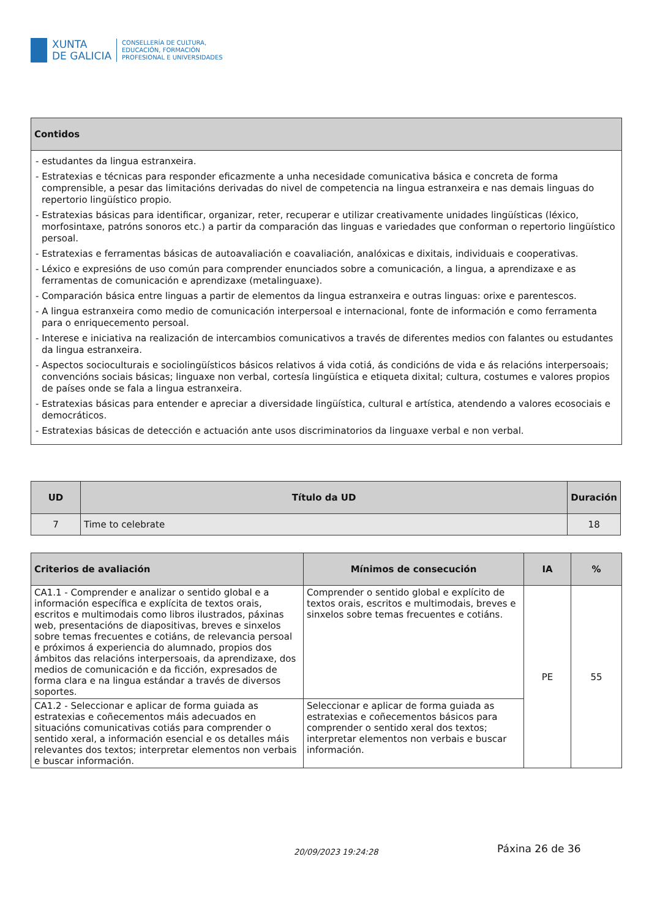XUNTA
DE GALICIA
CONSELLERÍA DE CULTURA,
EDUCACIÓN, FORMACIÓN
PROFESIONAL E UNIVERSIDADES
| Contidos |
| --- |
| - estudantes da lingua estranxeira. - Estratexias e técnicas para responder eficazmente a unha necesidade comunicativa básica e concreta de forma comprensible, a pesar das limitacións derivadas do nivel de competencia na lingua estranxeira e nas demais linguas do repertorio lingüístico propio. - Estratexias básicas para identificar, organizar, reter, recuperar e utilizar creativamente unidades lingüísticas (léxico, morfosintaxe, patróns sonoros etc.) a partir da comparación das linguas e variedades que conforman o repertorio lingüístico persoal. - Estratexias e ferramentas básicas de autoavaliación e coavaliación, analóxicas e dixitais, individuais e cooperativas. - Léxico e expresións de uso común para comprender enunciados sobre a comunicación, a lingua, a aprendizaxe e as ferramentas de comunicación e aprendizaxe (metalinguaxe). - Comparación básica entre linguas a partir de elementos da lingua estranxeira e outras linguas: orixe e parentescos. - A lingua estranxeira como medio de comunicación interpersoal e internacional, fonte de información e como ferramenta para o enriquecemento persoal. - Interese e iniciativa na realización de intercambios comunicativos a través de diferentes medios con falantes ou estudantes da lingua estranxeira. - Aspectos socioculturais e sociolingüísticos básicos relativos á vida cotiá, ás condicións de vida e ás relacións interpersoais; convencións sociais básicas; linguaxe non verbal, cortesía lingüística e etiqueta dixital; cultura, costumes e valores propios de países onde se fala a lingua estranxeira. - Estratexias básicas para entender e apreciar a diversidade lingüística, cultural e artística, atendendo a valores ecosociais e democráticos. - Estratexias básicas de detección e actuación ante usos discriminatorios da linguaxe verbal e non verbal. |
| UD | Título da UD | Duración |
| --- | --- | --- |
| 7 | Time to celebrate | 18 |
| Criterios de avaliación | Mínimos de consecución | IA | % |
| --- | --- | --- | --- |
| CA1.1 - Comprender e analizar o sentido global e a información específica e explícita de textos orais, escritos e multimodais como libros ilustrados, páxinas web, presentacións de diapositivas, breves e sinxelos sobre temas frecuentes e cotiáns, de relevancia persoal e próximos á experiencia do alumnado, propios dos ámbitos das relacións interpersoais, da aprendizaxe, dos medios de comunicación e da ficción, expresados de forma clara e na lingua estándar a través de diversos soportes. | Comprender o sentido global e explícito de textos orais, escritos e multimodais, breves e sinxelos sobre temas frecuentes e cotiáns. | PE | 55 |
| CA1.2 - Seleccionar e aplicar de forma guiada as estratexias e coñecementos máis adecuados en situacións comunicativas cotiás para comprender o sentido xeral, a información esencial e os detalles máis relevantes dos textos; interpretar elementos non verbais e buscar información. | Seleccionar e aplicar de forma guiada as estratexias e coñecementos básicos para comprender o sentido xeral dos textos; interpretar elementos non verbais e buscar información. | | |
20/09/2023 19:24:28 Páxina 26 de 36